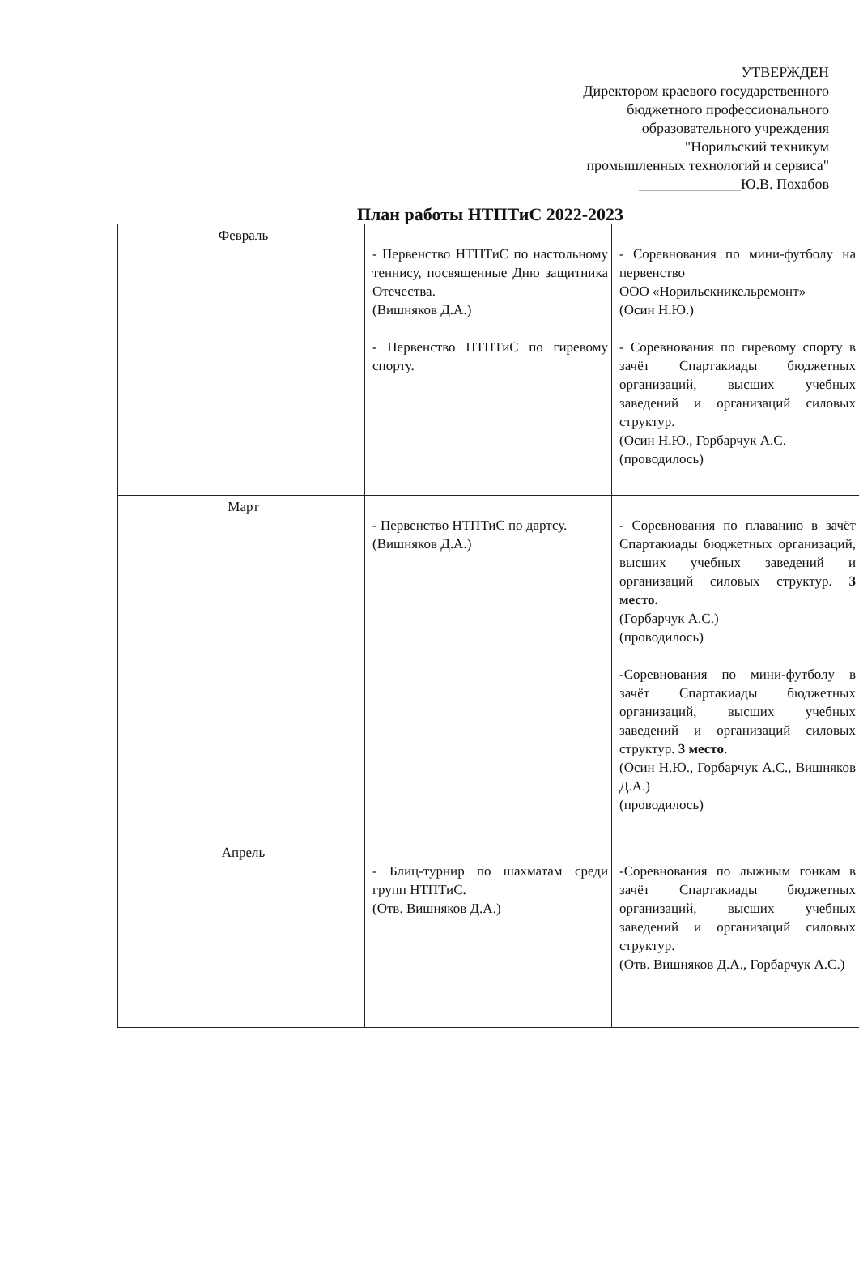УТВЕРЖДЕН
Директором краевого государственного
бюджетного профессионального
образовательного учреждения
"Норильский техникум
промышленных технологий и сервиса"
______________Ю.В. Похабов
План работы НТПТиС 2022-2023
| Февраль | - Первенство НТПТиС по настольному теннису, посвященные Дню защитника Отечества. (Вишняков Д.А.) - Первенство НТПТиС по гиревому спорту. | - Соревнования по мини-футболу на первенство ООО «Норильскникельремонт» (Осин Н.Ю.) - Соревнования по гиревому спорту в зачёт Спартакиады бюджетных организаций, высших учебных заведений и организаций силовых структур. (Осин Н.Ю., Горбарчук А.С. (проводилось) |
| Март | - Первенство НТПТиС по дартсу. (Вишняков Д.А.) | - Соревнования по плаванию в зачёт Спартакиады бюджетных организаций, высших учебных заведений и организаций силовых структур. 3 место. (Горбарчук А.С.) (проводилось) -Соревнования по мини-футболу в зачёт Спартакиады бюджетных организаций, высших учебных заведений и организаций силовых структур. 3 место . (Осин Н.Ю., Горбарчук А.С., Вишняков Д.А.) (проводилось) |
| Апрель | - Блиц-турнир по шахматам среди групп НТПТиС. (Отв. Вишняков Д.А.) | -Соревнования по лыжным гонкам в зачёт Спартакиады бюджетных организаций, высших учебных заведений и организаций силовых структур. (Отв. Вишняков Д.А., Горбарчук А.С.) |